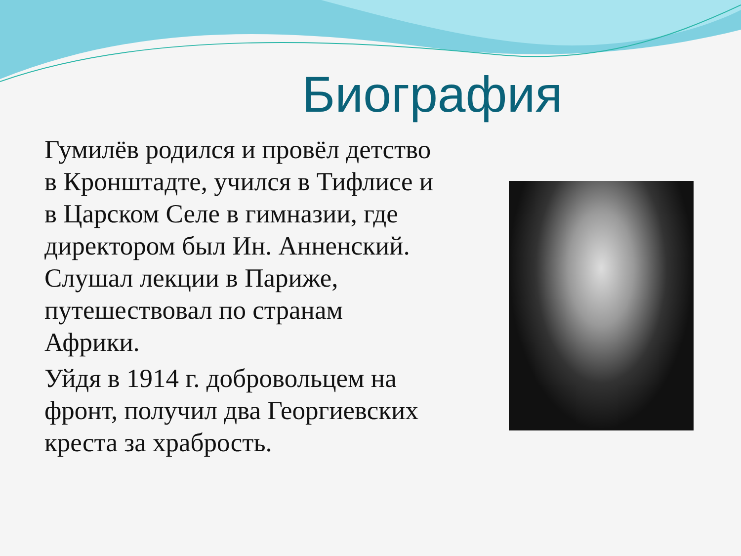Биография
Гумилёв родился и провёл детство в Кронштадте, учился в Тифлисе и в Царском Селе в гимназии, где директором был Ин. Анненский. Слушал лекции в Париже, путешествовал по странам Африки.
Уйдя в 1914 г. добровольцем на фронт, получил два Георгиевских креста за храбрость.